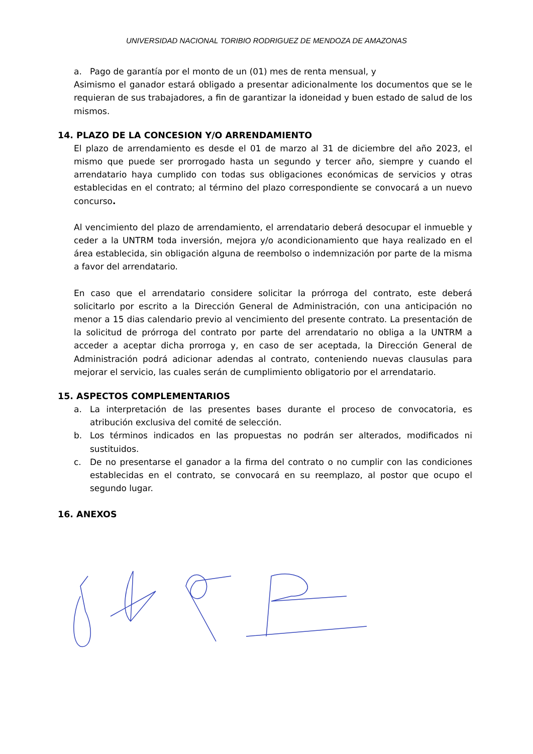UNIVERSIDAD NACIONAL TORIBIO RODRIGUEZ DE MENDOZA DE AMAZONAS
a. Pago de garantía por el monto de un (01) mes de renta mensual, y
Asimismo el ganador estará obligado a presentar adicionalmente los documentos que se le requieran de sus trabajadores, a fin de garantizar la idoneidad y buen estado de salud de los mismos.
14. PLAZO DE LA CONCESION Y/O ARRENDAMIENTO
El plazo de arrendamiento es desde el 01 de marzo al 31 de diciembre del año 2023, el mismo que puede ser prorrogado hasta un segundo y tercer año, siempre y cuando el arrendatario haya cumplido con todas sus obligaciones económicas de servicios y otras establecidas en el contrato; al término del plazo correspondiente se convocará a un nuevo concurso.
Al vencimiento del plazo de arrendamiento, el arrendatario deberá desocupar el inmueble y ceder a la UNTRM toda inversión, mejora y/o acondicionamiento que haya realizado en el área establecida, sin obligación alguna de reembolso o indemnización por parte de la misma a favor del arrendatario.
En caso que el arrendatario considere solicitar la prórroga del contrato, este deberá solicitarlo por escrito a la Dirección General de Administración, con una anticipación no menor a 15 dias calendario previo al vencimiento del presente contrato. La presentación de la solicitud de prórroga del contrato por parte del arrendatario no obliga a la UNTRM a acceder a aceptar dicha prorroga y, en caso de ser aceptada, la Dirección General de Administración podrá adicionar adendas al contrato, conteniendo nuevas clausulas para mejorar el servicio, las cuales serán de cumplimiento obligatorio por el arrendatario.
15. ASPECTOS COMPLEMENTARIOS
a. La interpretación de las presentes bases durante el proceso de convocatoria, es atribución exclusiva del comité de selección.
b. Los términos indicados en las propuestas no podrán ser alterados, modificados ni sustituidos.
c. De no presentarse el ganador a la firma del contrato o no cumplir con las condiciones establecidas en el contrato, se convocará en su reemplazo, al postor que ocupo el segundo lugar.
16. ANEXOS